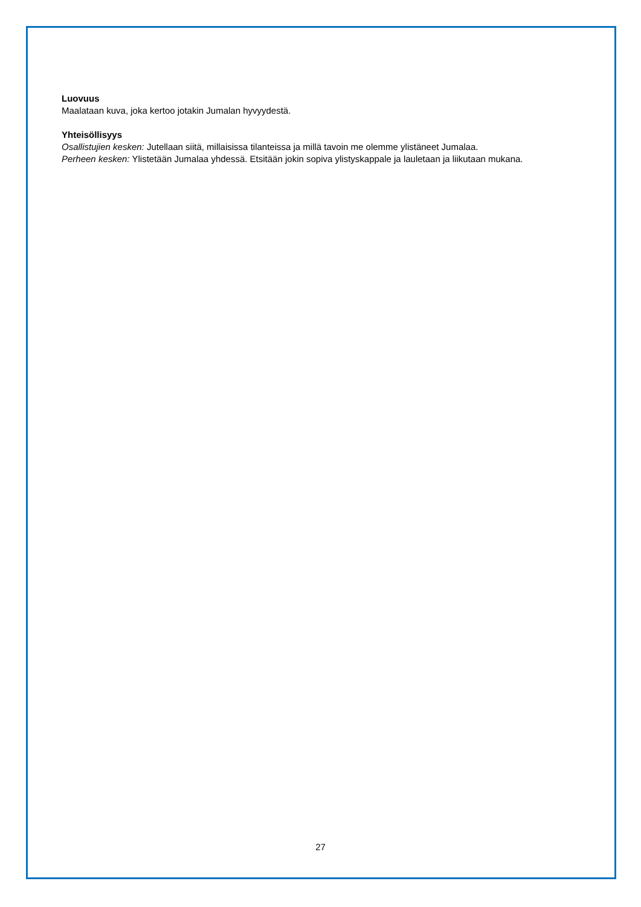Luovuus
Maalataan kuva, joka kertoo jotakin Jumalan hyvyydestä.
Yhteisöllisyys
Osallistujien kesken: Jutellaan siitä, millaisissa tilanteissa ja millä tavoin me olemme ylistäneet Jumalaa.
Perheen kesken: Ylistetään Jumalaa yhdessä. Etsitään jokin sopiva ylistyskappale ja lauletaan ja liikutaan mukana.
27